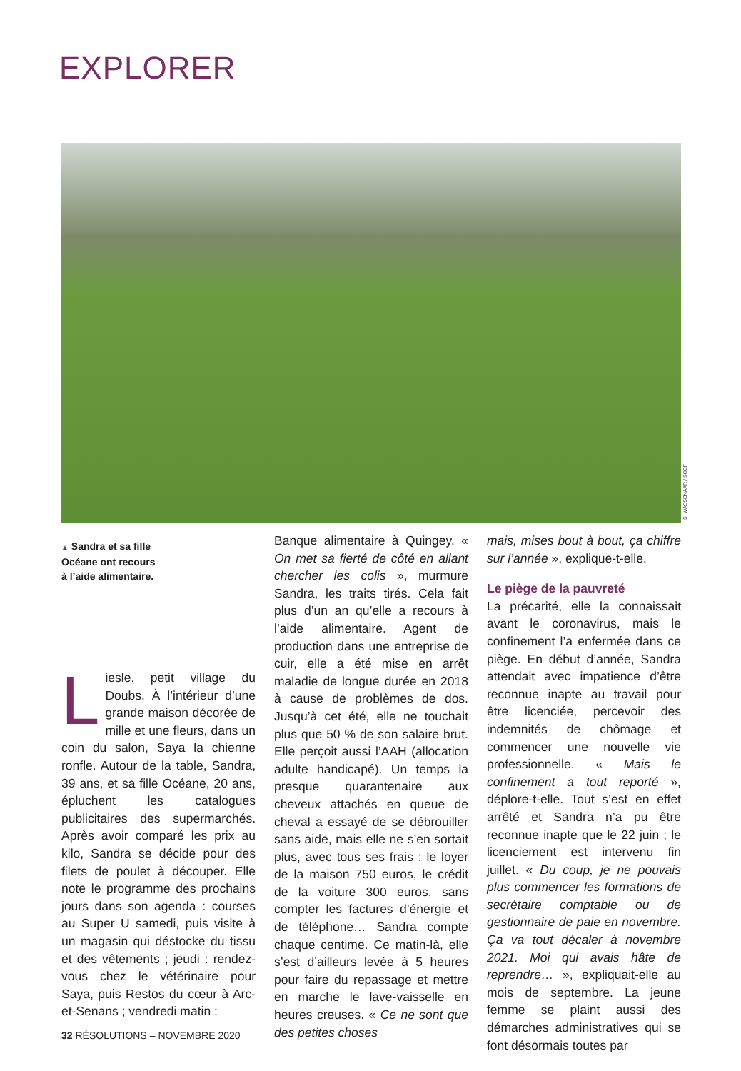EXPLORER
S. WASSENAAR / SCCF
▲ Sandra et sa fille
Océane ont recours
à l’aide alimentaire.
Liesle, petit village du Doubs. À l’intérieur d’une grande maison décorée de mille et une fleurs, dans un coin du salon, Saya la chienne ronfle. Autour de la table, Sandra, 39 ans, et sa fille Océane, 20 ans, épluchent les catalogues publicitaires des supermarchés. Après avoir comparé les prix au kilo, Sandra se décide pour des filets de poulet à découper. Elle note le programme des prochains jours dans son agenda : courses au Super U samedi, puis visite à un magasin qui déstocke du tissu et des vêtements ; jeudi : rendez-vous chez le vétérinaire pour Saya, puis Restos du cœur à Arc-et-Senans ; vendredi matin :
Banque alimentaire à Quingey. « On met sa fierté de côté en allant chercher les colis », murmure Sandra, les traits tirés. Cela fait plus d’un an qu’elle a recours à l’aide alimentaire. Agent de production dans une entreprise de cuir, elle a été mise en arrêt maladie de longue durée en 2018 à cause de problèmes de dos. Jusqu’à cet été, elle ne touchait plus que 50 % de son salaire brut. Elle perçoit aussi l’AAH (allocation adulte handicapé). Un temps la presque quarantenaire aux cheveux attachés en queue de cheval a essayé de se débrouiller sans aide, mais elle ne s’en sortait plus, avec tous ses frais : le loyer de la maison 750 euros, le crédit de la voiture 300 euros, sans compter les factures d’énergie et de téléphone… Sandra compte chaque centime. Ce matin-là, elle s’est d’ailleurs levée à 5 heures pour faire du repassage et mettre en marche le lave-vaisselle en heures creuses. « Ce ne sont que des petites choses
mais, mises bout à bout, ça chiffre sur l’année », explique-t-elle.
Le piège de la pauvreté
La précarité, elle la connaissait avant le coronavirus, mais le confinement l’a enfermée dans ce piège. En début d’année, Sandra attendait avec impatience d’être reconnue inapte au travail pour être licenciée, percevoir des indemnités de chômage et commencer une nouvelle vie professionnelle. « Mais le confinement a tout reporté », déplore-t-elle. Tout s’est en effet arrêté et Sandra n’a pu être reconnue inapte que le 22 juin ; le licenciement est intervenu fin juillet. « Du coup, je ne pouvais plus commencer les formations de secrétaire comptable ou de gestionnaire de paie en novembre. Ça va tout décaler à novembre 2021. Moi qui avais hâte de reprendre… », expliquait-elle au mois de septembre. La jeune femme se plaint aussi des démarches administratives qui se font désormais toutes par
32 RÉSOLUTIONS – NOVEMBRE 2020